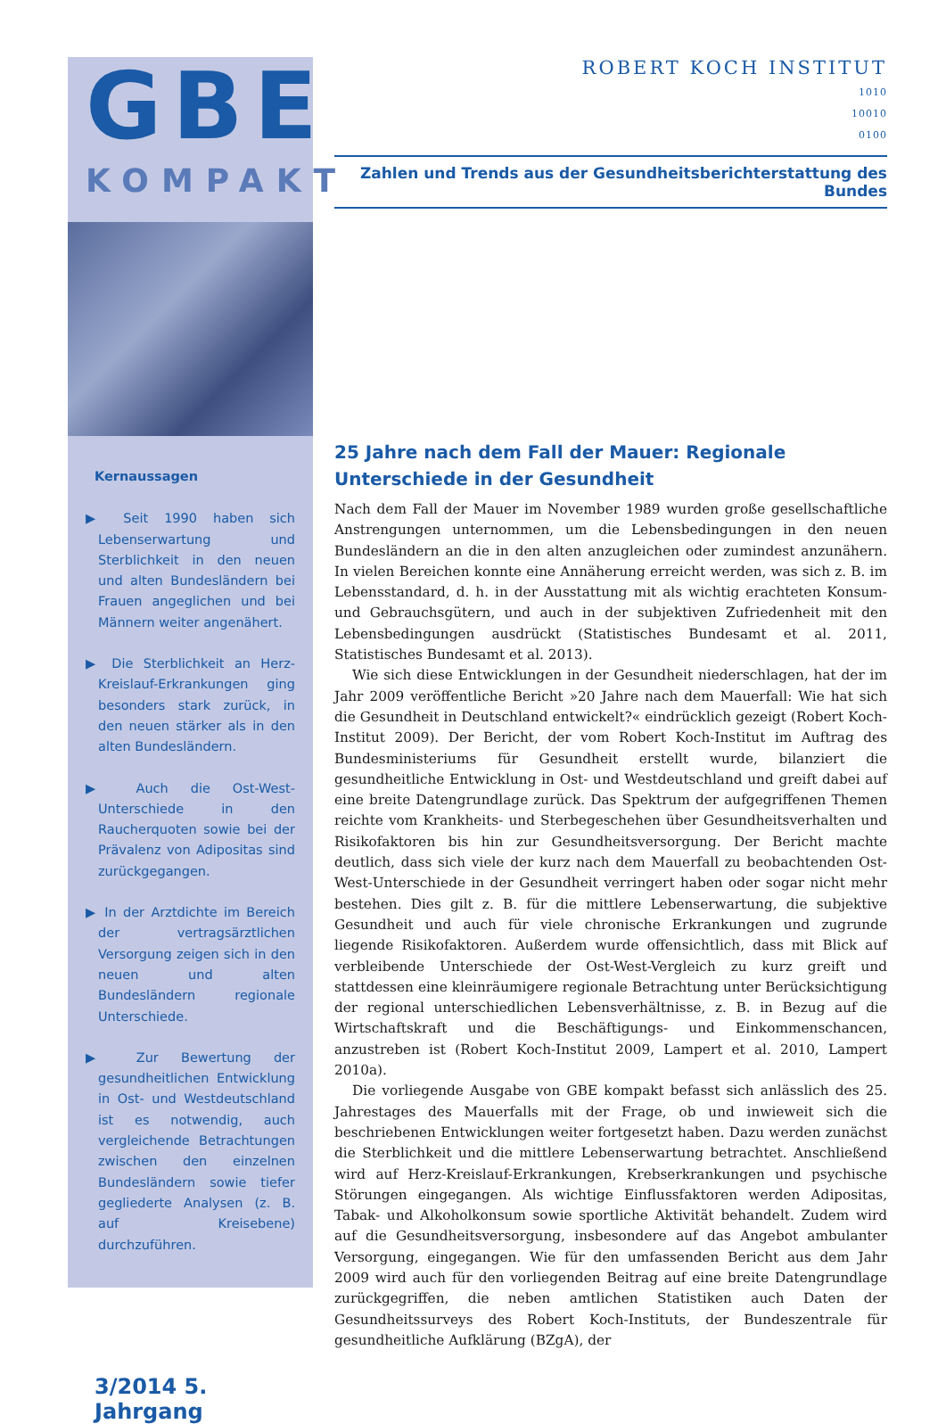GBE
KOMPAKT
Kernaussagen
▶ Seit 1990 haben sich Lebenserwartung und Sterblichkeit in den neuen und alten Bundesländern bei Frauen angeglichen und bei Männern weiter angenähert.
▶ Die Sterblichkeit an Herz-Kreislauf-Erkrankungen ging besonders stark zurück, in den neuen stärker als in den alten Bundesländern.
▶ Auch die Ost-West-Unterschiede in den Raucherquoten sowie bei der Prävalenz von Adipositas sind zurückgegangen.
▶ In der Arztdichte im Bereich der vertragsärztlichen Versorgung zeigen sich in den neuen und alten Bundesländern regionale Unterschiede.
▶ Zur Bewertung der gesundheitlichen Entwicklung in Ost- und Westdeutschland ist es notwendig, auch vergleichende Betrachtungen zwischen den einzelnen Bundesländern sowie tiefer gegliederte Analysen (z. B. auf Kreisebene) durchzuführen.
3/2014 5. Jahrgang
ROBERT KOCH INSTITUT
1010
10010
0100
Zahlen und Trends aus der Gesundheitsberichterstattung des Bundes
25 Jahre nach dem Fall der Mauer: Regionale Unterschiede in der Gesundheit
Nach dem Fall der Mauer im November 1989 wurden große gesellschaftliche Anstrengungen unternommen, um die Lebensbedingungen in den neuen Bundesländern an die in den alten anzugleichen oder zumindest anzunähern. In vielen Bereichen konnte eine Annäherung erreicht werden, was sich z. B. im Lebensstandard, d. h. in der Ausstattung mit als wichtig erachteten Konsum- und Gebrauchsgütern, und auch in der subjektiven Zufriedenheit mit den Lebensbedingungen ausdrückt (Statistisches Bundesamt et al. 2011, Statistisches Bundesamt et al. 2013).
Wie sich diese Entwicklungen in der Gesundheit niederschlagen, hat der im Jahr 2009 veröffentliche Bericht »20 Jahre nach dem Mauerfall: Wie hat sich die Gesundheit in Deutschland entwickelt?« eindrücklich gezeigt (Robert Koch-Institut 2009). Der Bericht, der vom Robert Koch-Institut im Auftrag des Bundesministeriums für Gesundheit erstellt wurde, bilanziert die gesundheitliche Entwicklung in Ost- und Westdeutschland und greift dabei auf eine breite Datengrundlage zurück. Das Spektrum der aufgegriffenen Themen reichte vom Krankheits- und Sterbegeschehen über Gesundheitsverhalten und Risikofaktoren bis hin zur Gesundheitsversorgung. Der Bericht machte deutlich, dass sich viele der kurz nach dem Mauerfall zu beobachtenden Ost-West-Unterschiede in der Gesundheit verringert haben oder sogar nicht mehr bestehen. Dies gilt z. B. für die mittlere Lebenserwartung, die subjektive Gesundheit und auch für viele chronische Erkrankungen und zugrunde liegende Risikofaktoren. Außerdem wurde offensichtlich, dass mit Blick auf verbleibende Unterschiede der Ost-West-Vergleich zu kurz greift und stattdessen eine kleinräumigere regionale Betrachtung unter Berücksichtigung der regional unterschiedlichen Lebensverhältnisse, z. B. in Bezug auf die Wirtschaftskraft und die Beschäftigungs- und Einkommenschancen, anzustreben ist (Robert Koch-Institut 2009, Lampert et al. 2010, Lampert 2010a).
Die vorliegende Ausgabe von GBE kompakt befasst sich anlässlich des 25. Jahrestages des Mauerfalls mit der Frage, ob und inwieweit sich die beschriebenen Entwicklungen weiter fortgesetzt haben. Dazu werden zunächst die Sterblichkeit und die mittlere Lebenserwartung betrachtet. Anschließend wird auf Herz-Kreislauf-Erkrankungen, Krebserkrankungen und psychische Störungen eingegangen. Als wichtige Einflussfaktoren werden Adipositas, Tabak- und Alkoholkonsum sowie sportliche Aktivität behandelt. Zudem wird auf die Gesundheitsversorgung, insbesondere auf das Angebot ambulanter Versorgung, eingegangen. Wie für den umfassenden Bericht aus dem Jahr 2009 wird auch für den vorliegenden Beitrag auf eine breite Datengrundlage zurückgegriffen, die neben amtlichen Statistiken auch Daten der Gesundheitssurveys des Robert Koch-Instituts, der Bundeszentrale für gesundheitliche Aufklärung (BZgA), der